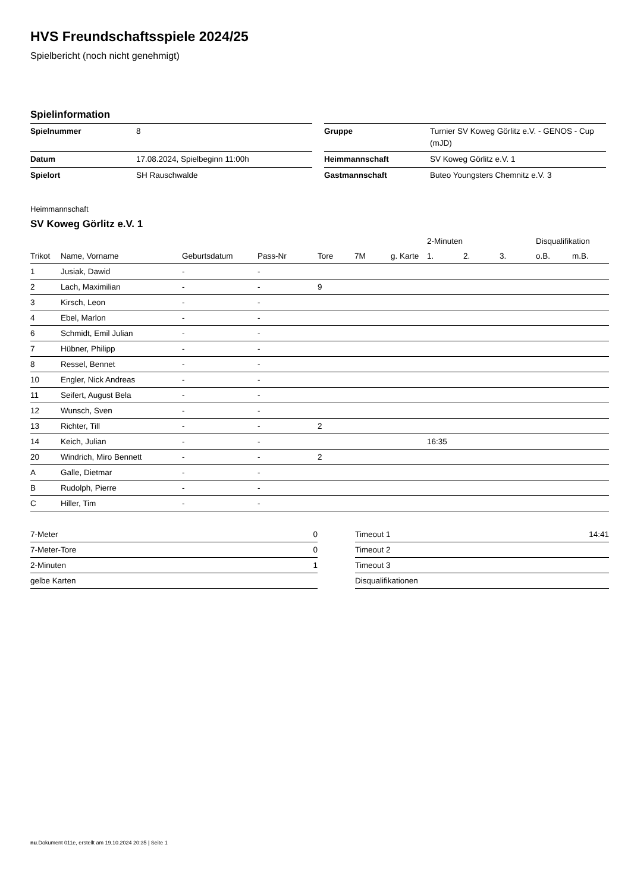HVS Freundschaftsspiele 2024/25
Spielbericht (noch nicht genehmigt)
Spielinformation
| Spielnummer | 8 |
| Datum | 17.08.2024, Spielbeginn 11:00h |
| Spielort | SH Rauschwalde |
| Gruppe | Turnier SV Koweg Görlitz e.V. - GENOS - Cup (mJD) |
| Heimmannschaft | SV Koweg Görlitz e.V. 1 |
| Gastmannschaft | Buteo Youngsters Chemnitz e.V. 3 |
Heimmannschaft
SV Koweg Görlitz e.V. 1
| | | | | | | | 2-Minuten | | | Disqualifikation | |
| --- | --- | --- | --- | --- | --- | --- | --- | --- | --- | --- | --- |
| Trikot | Name, Vorname | Geburtsdatum | Pass-Nr | Tore | 7M | g. Karte | 1. | 2. | 3. | o.B. | m.B. |
| 1 | Jusiak, Dawid | - | - | | | | | | | | |
| 2 | Lach, Maximilian | - | - | 9 | | | | | | | |
| 3 | Kirsch, Leon | - | - | | | | | | | | |
| 4 | Ebel, Marlon | - | - | | | | | | | | |
| 6 | Schmidt, Emil Julian | - | - | | | | | | | | |
| 7 | Hübner, Philipp | - | - | | | | | | | | |
| 8 | Ressel, Bennet | - | - | | | | | | | | |
| 10 | Engler, Nick Andreas | - | - | | | | | | | | |
| 11 | Seifert, August Bela | - | - | | | | | | | | |
| 12 | Wunsch, Sven | - | - | | | | | | | | |
| 13 | Richter, Till | - | - | 2 | | | | | | | |
| 14 | Keich, Julian | - | - | | | | 16:35 | | | | |
| 20 | Windrich, Miro Bennett | - | - | 2 | | | | | | | |
| A | Galle, Dietmar | - | - | | | | | | | | |
| B | Rudolph, Pierre | - | - | | | | | | | | |
| C | Hiller, Tim | - | - | | | | | | | | |
| 7-Meter | 0 |
| 7-Meter-Tore | 0 |
| 2-Minuten | 1 |
| gelbe Karten | |
| Timeout 1 | 14:41 |
| Timeout 2 | |
| Timeout 3 | |
| Disqualifikationen | |
nu.Dokument 011e, erstellt am 19.10.2024 20:35 | Seite 1